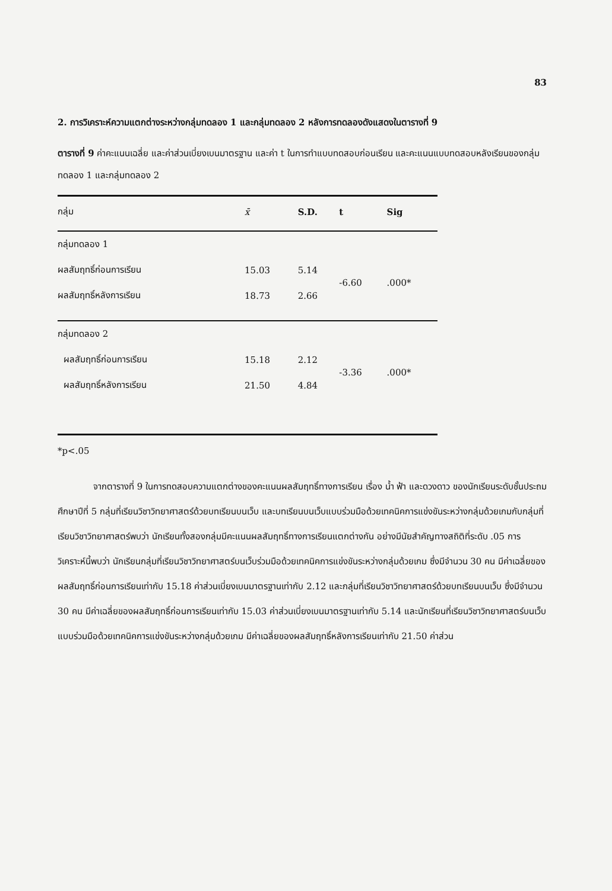83
2. การวิเคราะห์ความแตกต่างระหว่างกลุ่มทดลอง 1 และกลุ่มทดลอง 2 หลังการทดลองดังแสดงในตารางที่ 9
ตารางที่ 9 ค่าคะแนนเฉลี่ย และค่าส่วนเบี่ยงเบนมาตรฐาน และค่า t ในการทำแบบทดสอบก่อนเรียน และคะแนนแบบทดสอบหลังเรียนของกลุ่มทดลอง 1 และกลุ่มทดลอง 2
| กลุ่ม | x̄ | S.D. | t | Sig |
| --- | --- | --- | --- | --- |
| กลุ่มทดลอง 1 | | | | |
| ผลสัมฤทธิ์ก่อนการเรียน | 15.03 | 5.14 | -6.60 | .000* |
| ผลสัมฤทธิ์หลังการเรียน | 18.73 | 2.66 | | |
| กลุ่มทดลอง 2 | | | | |
| ผลสัมฤทธิ์ก่อนการเรียน | 15.18 | 2.12 | -3.36 | .000* |
| ผลสัมฤทธิ์หลังการเรียน | 21.50 | 4.84 | | |
*p<.05
จากตารางที่ 9 ในการทดสอบความแตกต่างของคะแนนผลสัมฤทธิ์ทางการเรียน เรื่อง น้ำ ฟ้า และดวงดาว ของนักเรียนระดับชั้นประถมศึกษาปีที่ 5 กลุ่มที่เรียนวิชาวิทยาศาสตร์ด้วยบทเรียนบนเว็บ และบทเรียนบนเว็บแบบร่วมมือด้วยเทคนิคการแข่งขันระหว่างกลุ่มด้วยเกมกับกลุ่มที่เรียนวิชาวิทยาศาสตร์พบว่า นักเรียนทั้งสองกลุ่มมีคะแนนผลสัมฤทธิ์ทางการเรียนแตกต่างกัน อย่างมีนัยสำคัญทางสถิติที่ระดับ .05 การวิเคราะห์นี้พบว่า นักเรียนกลุ่มที่เรียนวิชาวิทยาศาสตร์บนเว็บร่วมมือด้วยเทคนิคการแข่งขันระหว่างกลุ่มด้วยเกม ซึ่งมีจำนวน 30 คน มีค่าเฉลี่ยของผลสัมฤทธิ์ก่อนการเรียนเท่ากับ 15.18 ค่าส่วนเบี่ยงเบนมาตรฐานเท่ากับ 2.12 และกลุ่มที่เรียนวิชาวิทยาศาสตร์ด้วยบทเรียนบนเว็บ ซึ่งมีจำนวน 30 คน มีค่าเฉลี่ยของผลสัมฤทธิ์ก่อนการเรียนเท่ากับ 15.03 ค่าส่วนเบี่ยงเบนมาตรฐานเท่ากับ 5.14 และนักเรียนที่เรียนวิชาวิทยาศาสตร์บนเว็บแบบร่วมมือด้วยเทคนิคการแข่งขันระหว่างกลุ่มด้วยเกม มีค่าเฉลี่ยของผลสัมฤทธิ์หลังการเรียนเท่ากับ 21.50 ค่าส่วน